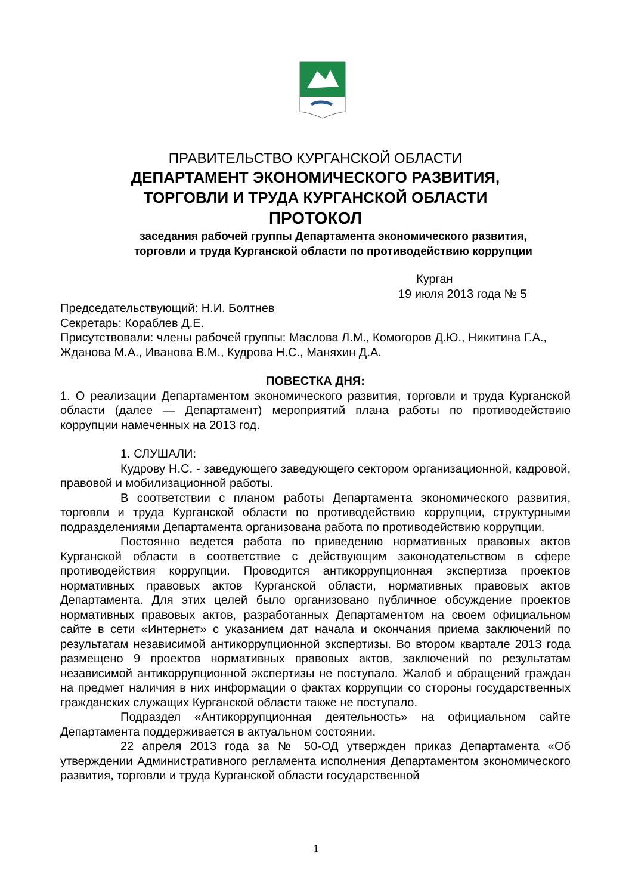ПРАВИТЕЛЬСТВО КУРГАНСКОЙ ОБЛАСТИ
ДЕПАРТАМЕНТ ЭКОНОМИЧЕСКОГО РАЗВИТИЯ,
ТОРГОВЛИ И ТРУДА КУРГАНСКОЙ ОБЛАСТИ
ПРОТОКОЛ
заседания рабочей группы Департамента экономического развития,
торговли и труда Курганской области по противодействию коррупции
Курган
19 июля 2013 года № 5
Председательствующий: Н.И. Болтнев
Секретарь: Кораблев Д.Е.
Присутствовали: члены рабочей группы: Маслова Л.М., Комогоров Д.Ю., Никитина Г.А., Жданова М.А., Иванова В.М., Кудрова Н.С., Маняхин Д.А.
ПОВЕСТКА ДНЯ:
1. О реализации Департаментом экономического развития, торговли и труда Курганской области (далее — Департамент) мероприятий плана работы по противодействию коррупции намеченных на 2013 год.
1. СЛУШАЛИ:
Кудрову Н.С. - заведующего заведующего сектором организационной, кадровой, правовой и мобилизационной работы.
В соответствии с планом работы Департамента экономического развития, торговли и труда Курганской области по противодействию коррупции, структурными подразделениями Департамента организована работа по противодействию коррупции.
Постоянно ведется работа по приведению нормативных правовых актов Курганской области в соответствие с действующим законодательством в сфере противодействия коррупции. Проводится антикоррупционная экспертиза проектов нормативных правовых актов Курганской области, нормативных правовых актов Департамента. Для этих целей было организовано публичное обсуждение проектов нормативных правовых актов, разработанных Департаментом на своем официальном сайте в сети «Интернет» с указанием дат начала и окончания приема заключений по результатам независимой антикоррупционной экспертизы. Во втором квартале 2013 года размещено 9 проектов нормативных правовых актов, заключений по результатам независимой антикоррупционной экспертизы не поступало. Жалоб и обращений граждан на предмет наличия в них информации о фактах коррупции со стороны государственных гражданских служащих Курганской области также не поступало.
Подраздел «Антикоррупционная деятельность» на официальном сайте Департамента поддерживается в актуальном состоянии.
22 апреля 2013 года за № 50-ОД утвержден приказ Департамента «Об утверждении Административного регламента исполнения Департаментом экономического развития, торговли и труда Курганской области государственной
1